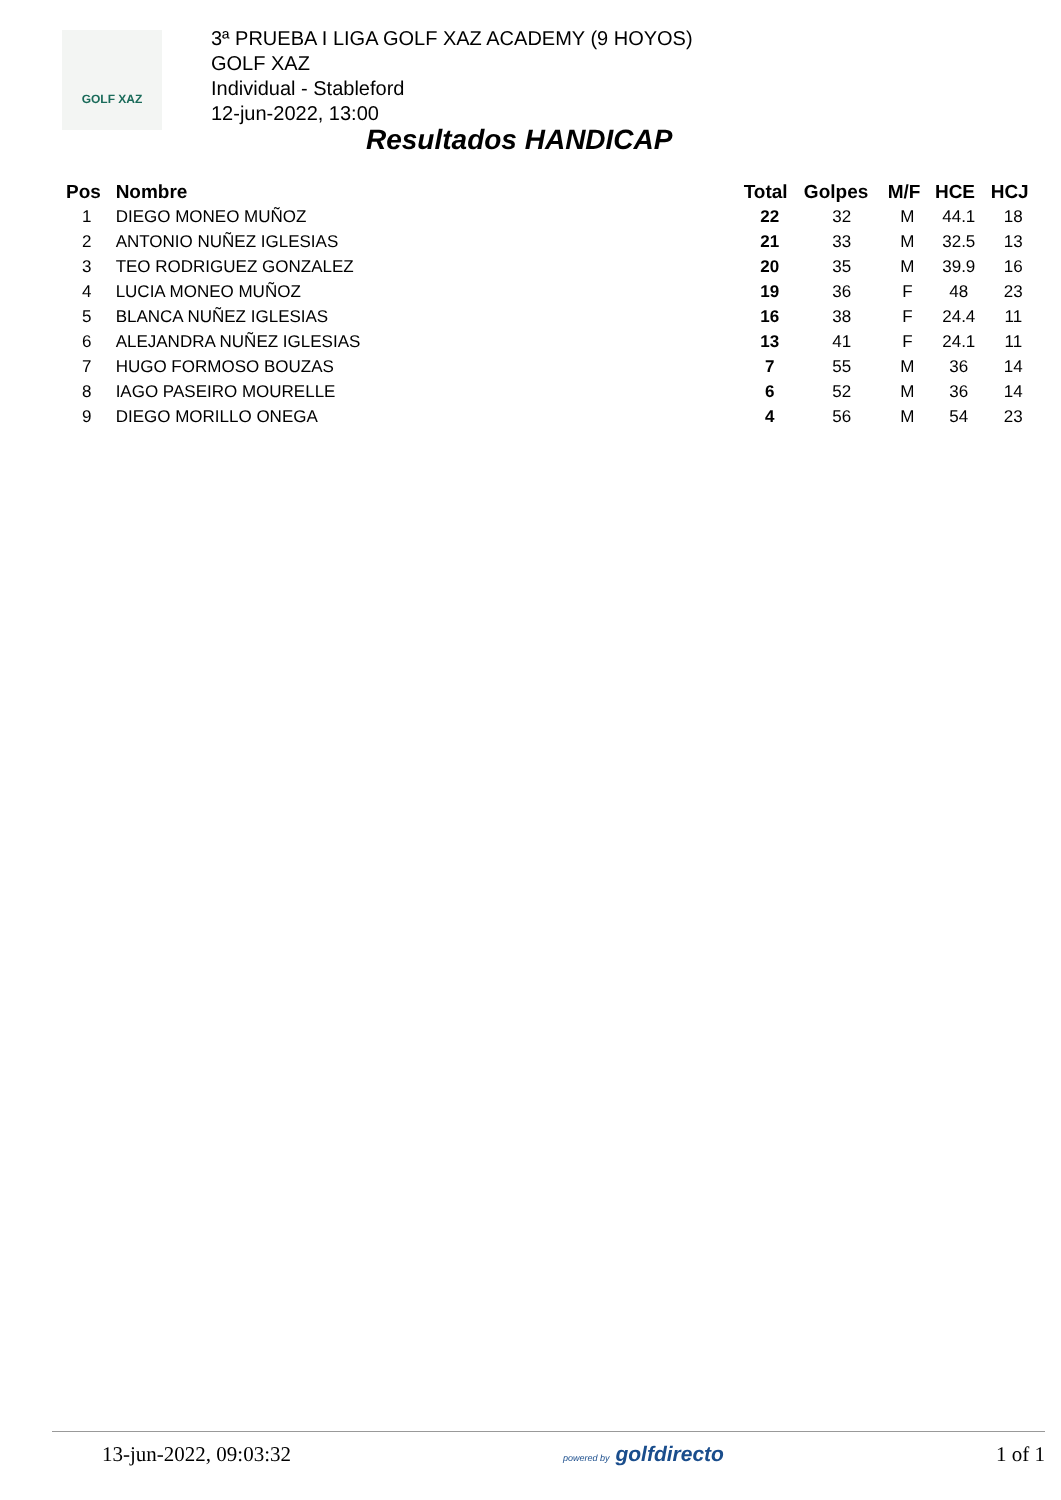GOLF XAZ
3ª PRUEBA I LIGA GOLF XAZ ACADEMY (9 HOYOS)
GOLF XAZ
Individual - Stableford
12-jun-2022, 13:00
Resultados HANDICAP
| Pos | Nombre | Total | Golpes | M/F | HCE | HCJ |
| --- | --- | --- | --- | --- | --- | --- |
| 1 | DIEGO MONEO MUÑOZ | 22 | 32 | M | 44.1 | 18 |
| 2 | ANTONIO NUÑEZ IGLESIAS | 21 | 33 | M | 32.5 | 13 |
| 3 | TEO RODRIGUEZ GONZALEZ | 20 | 35 | M | 39.9 | 16 |
| 4 | LUCIA MONEO MUÑOZ | 19 | 36 | F | 48 | 23 |
| 5 | BLANCA NUÑEZ IGLESIAS | 16 | 38 | F | 24.4 | 11 |
| 6 | ALEJANDRA NUÑEZ IGLESIAS | 13 | 41 | F | 24.1 | 11 |
| 7 | HUGO FORMOSO BOUZAS | 7 | 55 | M | 36 | 14 |
| 8 | IAGO PASEIRO MOURELLE | 6 | 52 | M | 36 | 14 |
| 9 | DIEGO MORILLO ONEGA | 4 | 56 | M | 54 | 23 |
13-jun-2022, 09:03:32 powered by golfdirecto 1 of 1